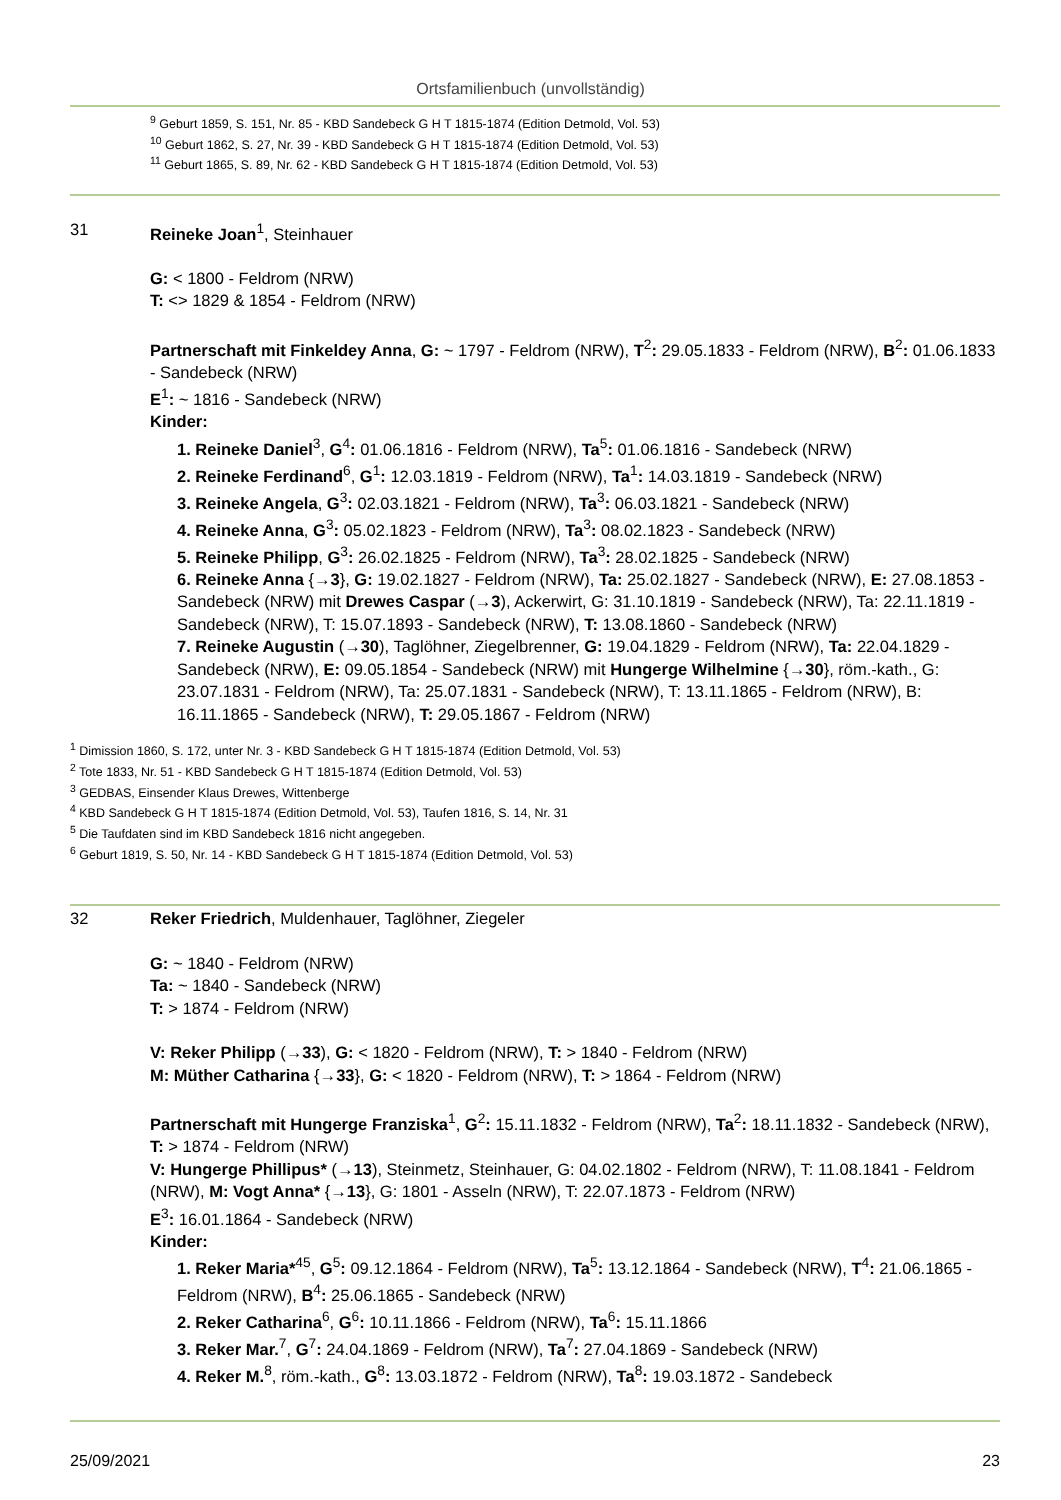Ortsfamilienbuch (unvollständig)
<sup>9</sup> Geburt 1859, S. 151, Nr. 85 - KBD Sandebeck G H T 1815-1874 (Edition Detmold, Vol. 53)
<sup>10</sup> Geburt 1862, S. 27, Nr. 39 - KBD Sandebeck G H T 1815-1874 (Edition Detmold, Vol. 53)
<sup>11</sup> Geburt 1865, S. 89, Nr. 62 - KBD Sandebeck G H T 1815-1874 (Edition Detmold, Vol. 53)
31 Reineke Joan<sup>1</sup>, Steinhauer
G: < 1800 - Feldrom (NRW)
T: <> 1829 & 1854 - Feldrom (NRW)
Partnerschaft mit Finkeldey Anna, G: ~ 1797 - Feldrom (NRW), T<sup>2</sup>: 29.05.1833 - Feldrom (NRW), B<sup>2</sup>: 01.06.1833 - Sandebeck (NRW)
E<sup>1</sup>: ~ 1816 - Sandebeck (NRW)
Kinder:
1. Reineke Daniel<sup>3</sup>, G<sup>4</sup>: 01.06.1816 - Feldrom (NRW), Ta<sup>5</sup>: 01.06.1816 - Sandebeck (NRW)
2. Reineke Ferdinand<sup>6</sup>, G<sup>1</sup>: 12.03.1819 - Feldrom (NRW), Ta<sup>1</sup>: 14.03.1819 - Sandebeck (NRW)
3. Reineke Angela, G<sup>3</sup>: 02.03.1821 - Feldrom (NRW), Ta<sup>3</sup>: 06.03.1821 - Sandebeck (NRW)
4. Reineke Anna, G<sup>3</sup>: 05.02.1823 - Feldrom (NRW), Ta<sup>3</sup>: 08.02.1823 - Sandebeck (NRW)
5. Reineke Philipp, G<sup>3</sup>: 26.02.1825 - Feldrom (NRW), Ta<sup>3</sup>: 28.02.1825 - Sandebeck (NRW)
6. Reineke Anna {→3}, G: 19.02.1827 - Feldrom (NRW), Ta: 25.02.1827 - Sandebeck (NRW), E: 27.08.1853 - Sandebeck (NRW) mit Drewes Caspar (→3), Ackerwirt, G: 31.10.1819 - Sandebeck (NRW), Ta: 22.11.1819 - Sandebeck (NRW), T: 15.07.1893 - Sandebeck (NRW), T: 13.08.1860 - Sandebeck (NRW)
7. Reineke Augustin (→30), Taglöhner, Ziegelbrenner, G: 19.04.1829 - Feldrom (NRW), Ta: 22.04.1829 - Sandebeck (NRW), E: 09.05.1854 - Sandebeck (NRW) mit Hungerge Wilhelmine {→30}, röm.-kath., G: 23.07.1831 - Feldrom (NRW), Ta: 25.07.1831 - Sandebeck (NRW), T: 13.11.1865 - Feldrom (NRW), B: 16.11.1865 - Sandebeck (NRW), T: 29.05.1867 - Feldrom (NRW)
<sup>1</sup> Dimission 1860, S. 172, unter Nr. 3 - KBD Sandebeck G H T 1815-1874 (Edition Detmold, Vol. 53)
<sup>2</sup> Tote 1833, Nr. 51 - KBD Sandebeck G H T 1815-1874 (Edition Detmold, Vol. 53)
<sup>3</sup> GEDBAS, Einsender Klaus Drewes, Wittenberge
<sup>4</sup> KBD Sandebeck G H T 1815-1874 (Edition Detmold, Vol. 53), Taufen 1816, S. 14, Nr. 31
<sup>5</sup> Die Taufdaten sind im KBD Sandebeck 1816 nicht angegeben.
<sup>6</sup> Geburt 1819, S. 50, Nr. 14 - KBD Sandebeck G H T 1815-1874 (Edition Detmold, Vol. 53)
32 Reker Friedrich, Muldenhauer, Taglöhner, Ziegeler
G: ~ 1840 - Feldrom (NRW)
Ta: ~ 1840 - Sandebeck (NRW)
T: > 1874 - Feldrom (NRW)
V: Reker Philipp (→33), G: < 1820 - Feldrom (NRW), T: > 1840 - Feldrom (NRW)
M: Müther Catharina {→33}, G: < 1820 - Feldrom (NRW), T: > 1864 - Feldrom (NRW)
Partnerschaft mit Hungerge Franziska<sup>1</sup>, G<sup>2</sup>: 15.11.1832 - Feldrom (NRW), Ta<sup>2</sup>: 18.11.1832 - Sandebeck (NRW), T: > 1874 - Feldrom (NRW)
V: Hungerge Phillipus* (→13), Steinmetz, Steinhauer, G: 04.02.1802 - Feldrom (NRW), T: 11.08.1841 - Feldrom (NRW), M: Vogt Anna* {→13}, G: 1801 - Asseln (NRW), T: 22.07.1873 - Feldrom (NRW)
E<sup>3</sup>: 16.01.1864 - Sandebeck (NRW)
Kinder:
1. Reker Maria*<sup>45</sup>, G<sup>5</sup>: 09.12.1864 - Feldrom (NRW), Ta<sup>5</sup>: 13.12.1864 - Sandebeck (NRW), T<sup>4</sup>: 21.06.1865 - Feldrom (NRW), B<sup>4</sup>: 25.06.1865 - Sandebeck (NRW)
2. Reker Catharina<sup>6</sup>, G<sup>6</sup>: 10.11.1866 - Feldrom (NRW), Ta<sup>6</sup>: 15.11.1866
3. Reker Mar.<sup>7</sup>, G<sup>7</sup>: 24.04.1869 - Feldrom (NRW), Ta<sup>7</sup>: 27.04.1869 - Sandebeck (NRW)
4. Reker M.<sup>8</sup>, röm.-kath., G<sup>8</sup>: 13.03.1872 - Feldrom (NRW), Ta<sup>8</sup>: 19.03.1872 - Sandebeck
25/09/2021 23